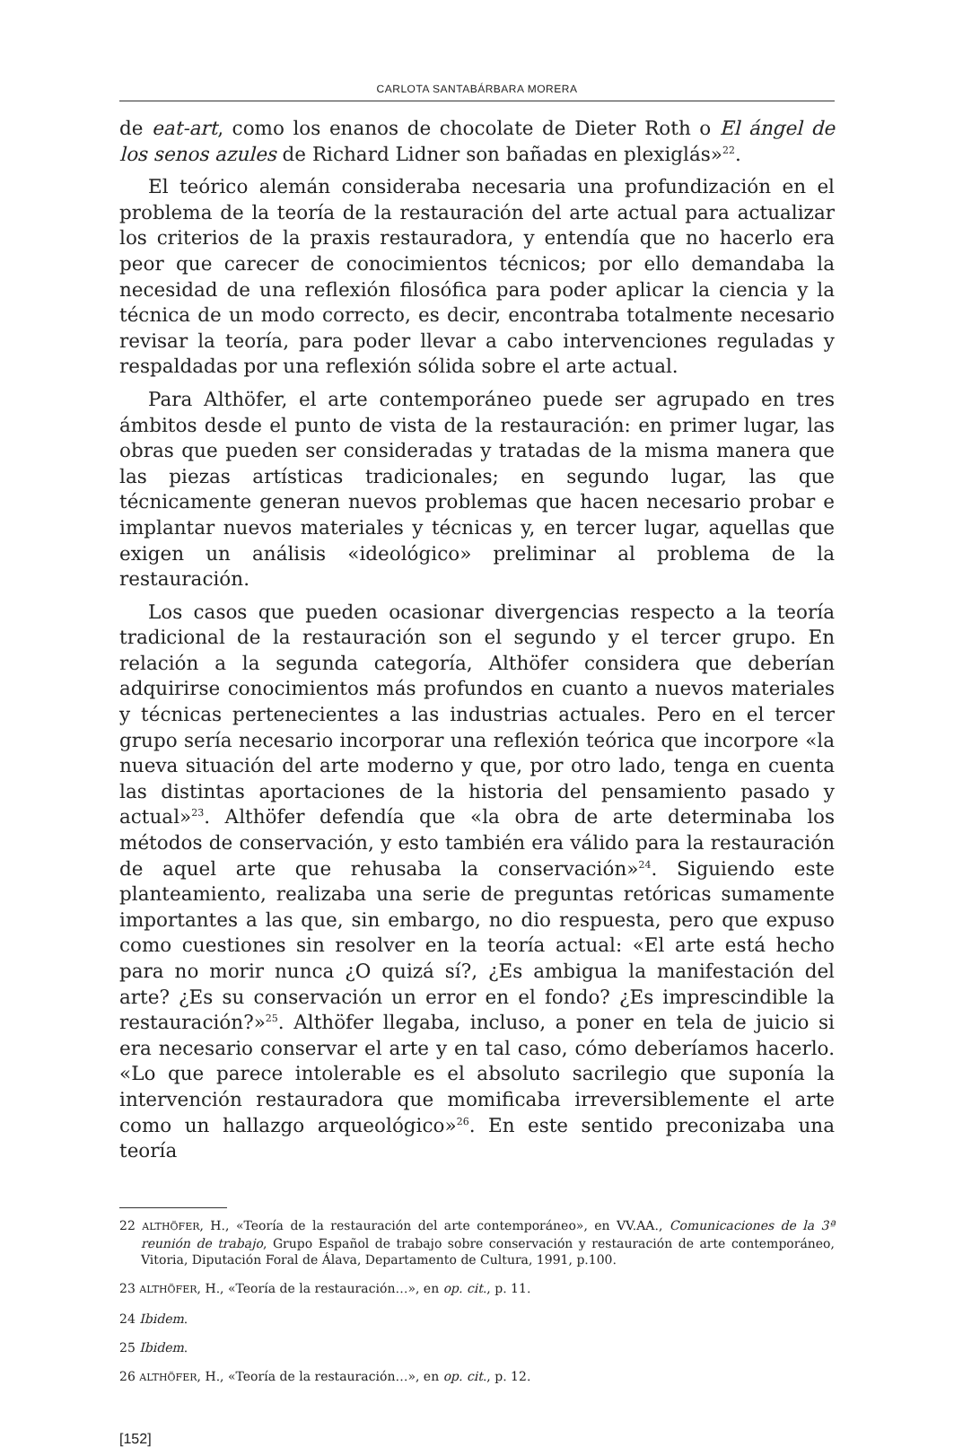CARLOTA SANTABÁRBARA MORERA
de eat-art, como los enanos de chocolate de Dieter Roth o El ángel de los senos azules de Richard Lidner son bañadas en plexiglás»<sup>22</sup>.
El teórico alemán consideraba necesaria una profundización en el problema de la teoría de la restauración del arte actual para actualizar los criterios de la praxis restauradora, y entendía que no hacerlo era peor que carecer de conocimientos técnicos; por ello demandaba la necesidad de una reflexión filosófica para poder aplicar la ciencia y la técnica de un modo correcto, es decir, encontraba totalmente necesario revisar la teoría, para poder llevar a cabo intervenciones reguladas y respaldadas por una reflexión sólida sobre el arte actual.
Para Althöfer, el arte contemporáneo puede ser agrupado en tres ámbitos desde el punto de vista de la restauración: en primer lugar, las obras que pueden ser consideradas y tratadas de la misma manera que las piezas artísticas tradicionales; en segundo lugar, las que técnicamente generan nuevos problemas que hacen necesario probar e implantar nuevos materiales y técnicas y, en tercer lugar, aquellas que exigen un análisis «ideológico» preliminar al problema de la restauración.
Los casos que pueden ocasionar divergencias respecto a la teoría tradicional de la restauración son el segundo y el tercer grupo. En relación a la segunda categoría, Althöfer considera que deberían adquirirse conocimientos más profundos en cuanto a nuevos materiales y técnicas pertenecientes a las industrias actuales. Pero en el tercer grupo sería necesario incorporar una reflexión teórica que incorpore «la nueva situación del arte moderno y que, por otro lado, tenga en cuenta las distintas aportaciones de la historia del pensamiento pasado y actual»<sup>23</sup>. Althöfer defendía que «la obra de arte determinaba los métodos de conservación, y esto también era válido para la restauración de aquel arte que rehusaba la conservación»<sup>24</sup>. Siguiendo este planteamiento, realizaba una serie de preguntas retóricas sumamente importantes a las que, sin embargo, no dio respuesta, pero que expuso como cuestiones sin resolver en la teoría actual: «El arte está hecho para no morir nunca ¿O quizá sí?, ¿Es ambigua la manifestación del arte? ¿Es su conservación un error en el fondo? ¿Es imprescindible la restauración?»<sup>25</sup>. Althöfer llegaba, incluso, a poner en tela de juicio si era necesario conservar el arte y en tal caso, cómo deberíamos hacerlo. «Lo que parece intolerable es el absoluto sacrilegio que suponía la intervención restauradora que momificaba irreversiblemente el arte como un hallazgo arqueológico»<sup>26</sup>. En este sentido preconizaba una teoría
22 ALTHÖFER, H., «Teoría de la restauración del arte contemporáneo», en VV.AA., Comunicaciones de la 3ª reunión de trabajo, Grupo Español de trabajo sobre conservación y restauración de arte contemporáneo, Vitoria, Diputación Foral de Álava, Departamento de Cultura, 1991, p.100.
23 ALTHÖFER, H., «Teoría de la restauración…», en op. cit., p. 11.
24 Ibidem.
25 Ibidem.
26 ALTHÖFER, H., «Teoría de la restauración…», en op. cit., p. 12.
[152]